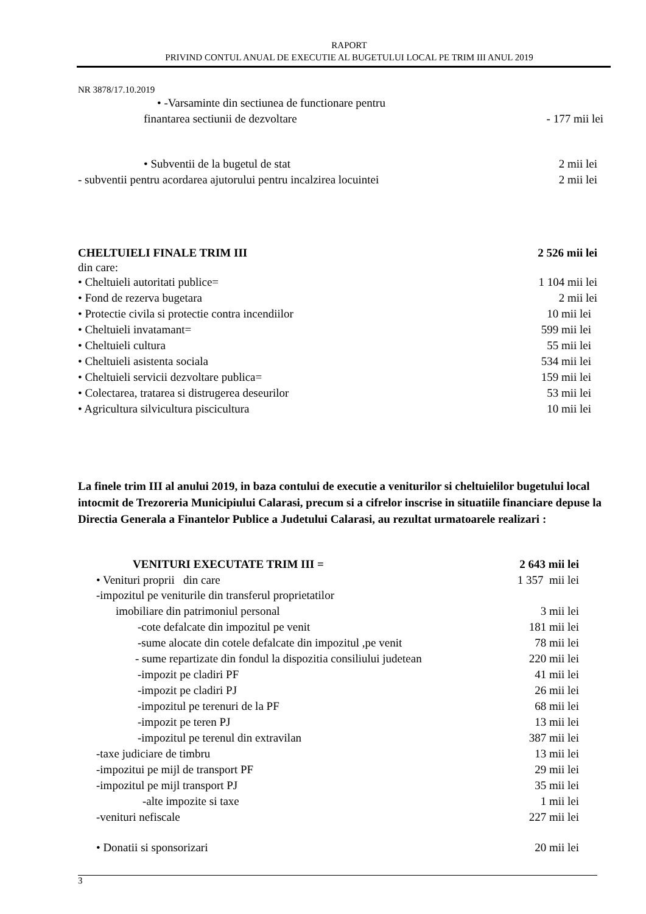RAPORT
PRIVIND CONTUL ANUAL DE EXECUTIE AL BUGETULUI LOCAL PE TRIM III ANUL 2019
NR 3878/17.10.2019
• -Varsaminte din sectiunea de functionare pentru
finantarea sectiunii de dezvoltare - 177 mii lei
• Subventii de la bugetul de stat 2 mii lei
- subventii pentru acordarea ajutorului pentru incalzirea locuintei 2 mii lei
CHELTUIELI FINALE TRIM III 2 526 mii lei
din care:
• Cheltuieli autoritati publice= 1 104 mii lei
• Fond de rezerva bugetara 2 mii lei
• Protectie civila si protectie contra incendiilor 10 mii lei
• Cheltuieli invatamant= 599 mii lei
• Cheltuieli cultura 55 mii lei
• Cheltuieli asistenta sociala 534 mii lei
• Cheltuieli servicii dezvoltare publica= 159 mii lei
• Colectarea, tratarea si distrugerea deseurilor 53 mii lei
• Agricultura silvicultura piscicultura 10 mii lei
La finele trim III al anului 2019, in baza contului de executie a veniturilor si cheltuielilor bugetului local intocmit de Trezoreria Municipiului Calarasi, precum si a cifrelor inscrise in situatiile financiare depuse la Directia Generala a Finantelor Publice a Judetului Calarasi, au rezultat urmatoarele realizari :
VENITURI EXECUTATE TRIM III = 2 643 mii lei
• Venituri proprii din care 1 357 mii lei
-impozitul pe veniturile din transferul proprietatilor
imobiliare din patrimoniul personal 3 mii lei
-cote defalcate din impozitul pe venit 181 mii lei
-sume alocate din cotele defalcate din impozitul ,pe venit 78 mii lei
- sume repartizate din fondul la dispozitia consiliului judetean 220 mii lei
-impozit pe cladiri PF 41 mii lei
-impozit pe cladiri PJ 26 mii lei
-impozitul pe terenuri de la PF 68 mii lei
-impozit pe teren PJ 13 mii lei
-impozitul pe terenul din extravilan 387 mii lei
-taxe judiciare de timbru 13 mii lei
-impozitui pe mijl de transport PF 29 mii lei
-impozitul pe mijl transport PJ 35 mii lei
-alte impozite si taxe 1 mii lei
-venituri nefiscale 227 mii lei
• Donatii si sponsorizari 20 mii lei
3